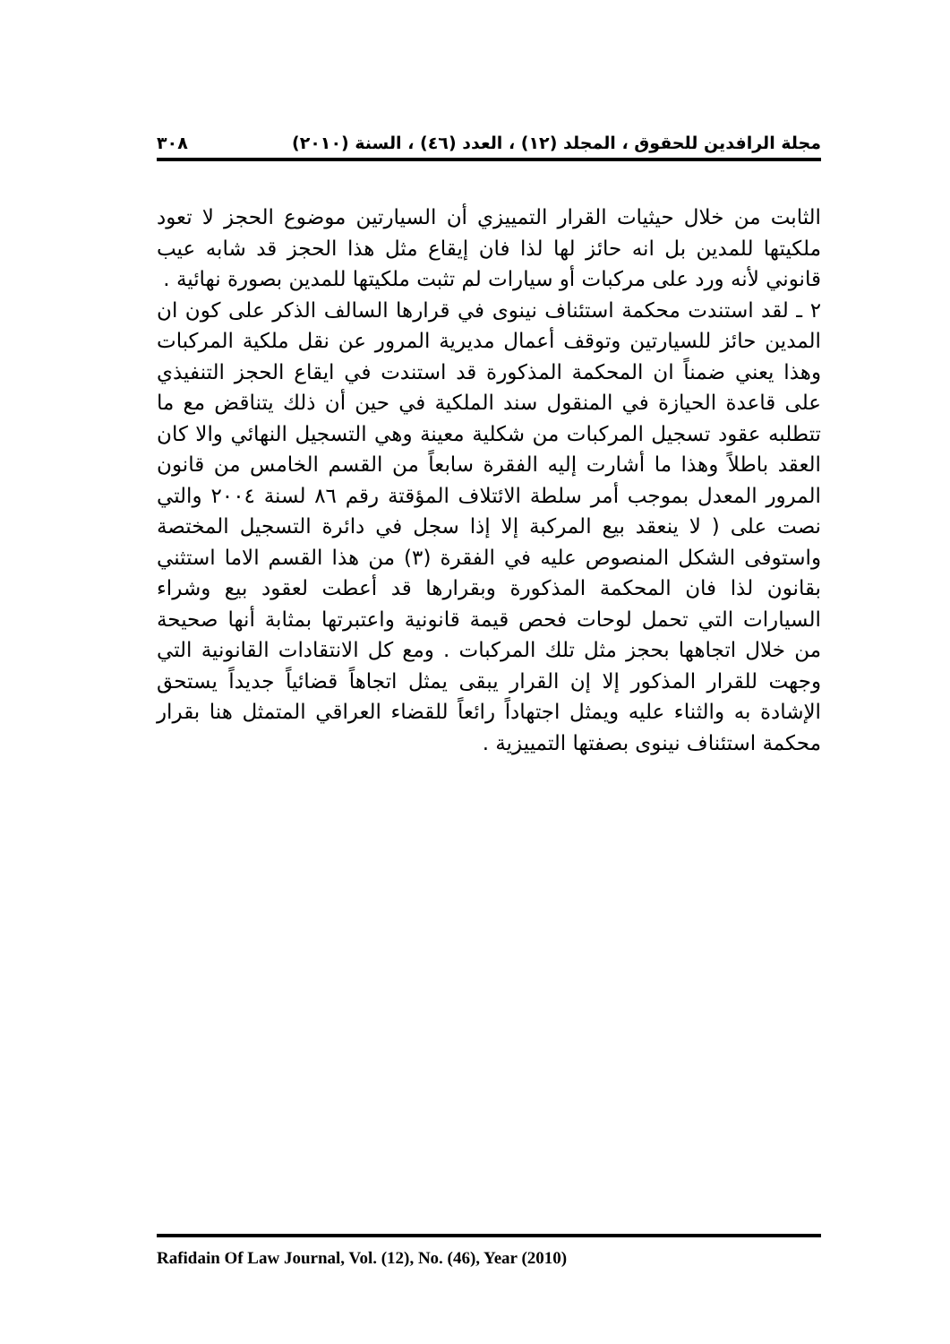مجلة الرافدين للحقوق ، المجلد (١٢) ، العدد (٤٦) ، السنة (٢٠١٠) ٣٠٨
الثابت من خلال حيثيات القرار التمييزي أن السيارتين موضوع الحجز لا تعود ملكيتها للمدين بل انه حائز لها لذا فان إيقاع مثل هذا الحجز قد شابه عيب قانوني لأنه ورد على مركبات أو سيارات لم تثبت ملكيتها للمدين بصورة نهائية .
٢ ـ لقد استندت محكمة استئناف نينوى في قرارها السالف الذكر على كون ان المدين حائز للسيارتين وتوقف أعمال مديرية المرور عن نقل ملكية المركبات وهذا يعني ضمناً ان المحكمة المذكورة قد استندت في ايقاع الحجز التنفيذي على قاعدة الحيازة في المنقول سند الملكية في حين أن ذلك يتناقض مع ما تتطلبه عقود تسجيل المركبات من شكلية معينة وهي التسجيل النهائي والا كان العقد باطلاً وهذا ما أشارت إليه الفقرة سابعاً من القسم الخامس من قانون المرور المعدل بموجب أمر سلطة الائتلاف المؤقتة رقم ٨٦ لسنة ٢٠٠٤ والتي نصت على ( لا ينعقد بيع المركبة إلا إذا سجل في دائرة التسجيل المختصة واستوفى الشكل المنصوص عليه في الفقرة (٣) من هذا القسم الاما استثني بقانون لذا فان المحكمة المذكورة وبقرارها قد أعطت لعقود بيع وشراء السيارات التي تحمل لوحات فحص قيمة قانونية واعتبرتها بمثابة أنها صحيحة من خلال اتجاهها بحجز مثل تلك المركبات . ومع كل الانتقادات القانونية التي وجهت للقرار المذكور إلا إن القرار يبقى يمثل اتجاهاً قضائياً جديداً يستحق الإشادة به والثناء عليه ويمثل اجتهاداً رائعاً للقضاء العراقي المتمثل هنا بقرار محكمة استئناف نينوى بصفتها التمييزية .
Rafidain Of Law Journal, Vol. (12), No. (46), Year (2010)